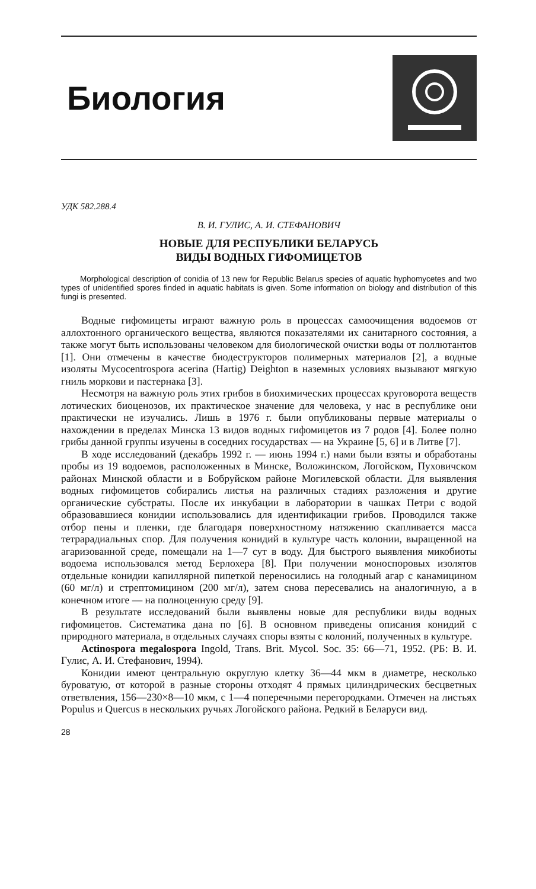Биология
УДК 582.288.4
В. И. ГУЛИС, А. И. СТЕФАНОВИЧ
НОВЫЕ ДЛЯ РЕСПУБЛИКИ БЕЛАРУСЬ
ВИДЫ ВОДНЫХ ГИФОМИЦЕТОВ
Morphological description of conidia of 13 new for Republic Belarus species of aquatic hyphomycetes and two types of unidentified spores finded in aquatic habitats is given. Some information on biology and distribution of this fungi is presented.
Водные гифомицеты играют важную роль в процессах самоочищения водоемов от аллохтонного органического вещества, являются показателями их санитарного состояния, а также могут быть использованы человеком для биологической очистки воды от поллютантов [1]. Они отмечены в качестве биодеструкторов полимерных материалов [2], а водные изоляты Mycocentrospora acerina (Hartig) Deighton в наземных условиях вызывают мягкую гниль моркови и пастернака [3].
Несмотря на важную роль этих грибов в биохимических процессах круговорота веществ лотических биоценозов, их практическое значение для человека, у нас в республике они практически не изучались. Лишь в 1976 г. были опубликованы первые материалы о нахождении в пределах Минска 13 видов водных гифомицетов из 7 родов [4]. Более полно грибы данной группы изучены в соседних государствах — на Украине [5, 6] и в Литве [7].
В ходе исследований (декабрь 1992 г. — июнь 1994 г.) нами были взяты и обработаны пробы из 19 водоемов, расположенных в Минске, Воложинском, Логойском, Пуховичском районах Минской области и в Бобруйском районе Могилевской области. Для выявления водных гифомицетов собирались листья на различных стадиях разложения и другие органические субстраты. После их инкубации в лаборатории в чашках Петри с водой образовавшиеся конидии использовались для идентификации грибов. Проводился также отбор пены и пленки, где благодаря поверхностному натяжению скапливается масса тетрарадиальных спор. Для получения конидий в культуре часть колонии, выращенной на агаризованной среде, помещали на 1—7 сут в воду. Для быстрого выявления микобиоты водоема использовался метод Берлохера [8]. При получении моноспоровых изолятов отдельные конидии капиллярной пипеткой переносились на голодный агар с канамицином (60 мг/л) и стрептомицином (200 мг/л), затем снова пересевались на аналогичную, а в конечном итоге — на полноценную среду [9].
В результате исследований были выявлены новые для республики виды водных гифомицетов. Систематика дана по [6]. В основном приведены описания конидий с природного материала, в отдельных случаях споры взяты с колоний, полученных в культуре.
Actinospora megalospora Ingold, Trans. Brit. Mycol. Soc. 35: 66—71, 1952. (РБ: В. И. Гулис, А. И. Стефанович, 1994).
Конидии имеют центральную округлую клетку 36—44 мкм в диаметре, несколько буроватую, от которой в разные стороны отходят 4 прямых цилиндрических бесцветных ответвления, 156—230×8—10 мкм, с 1—4 поперечными перегородками. Отмечен на листьях Populus и Quercus в нескольких ручьях Логойского района. Редкий в Беларуси вид.
28